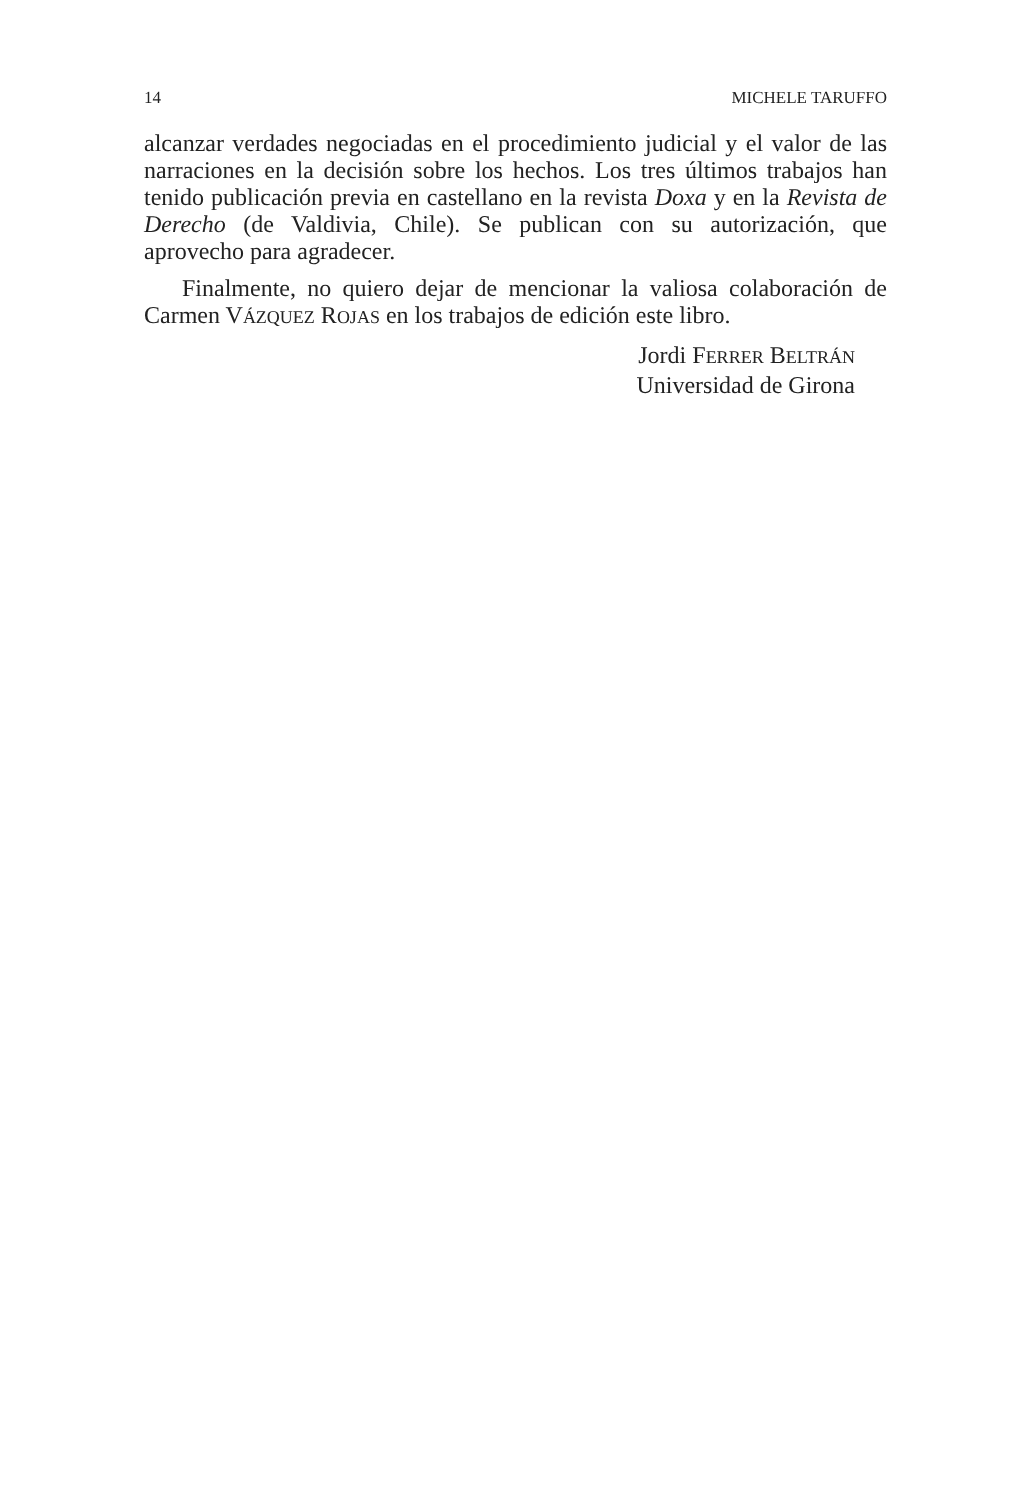14 MICHELE TARUFFO
alcanzar verdades negociadas en el procedimiento judicial y el valor de las narraciones en la decisión sobre los hechos. Los tres últimos trabajos han tenido publicación previa en castellano en la revista Doxa y en la Revista de Derecho (de Valdivia, Chile). Se publican con su autorización, que aprovecho para agradecer.
Finalmente, no quiero dejar de mencionar la valiosa colaboración de Carmen VÁZQUEZ ROJAS en los trabajos de edición este libro.
Jordi FERRER BELTRÁN
Universidad de Girona